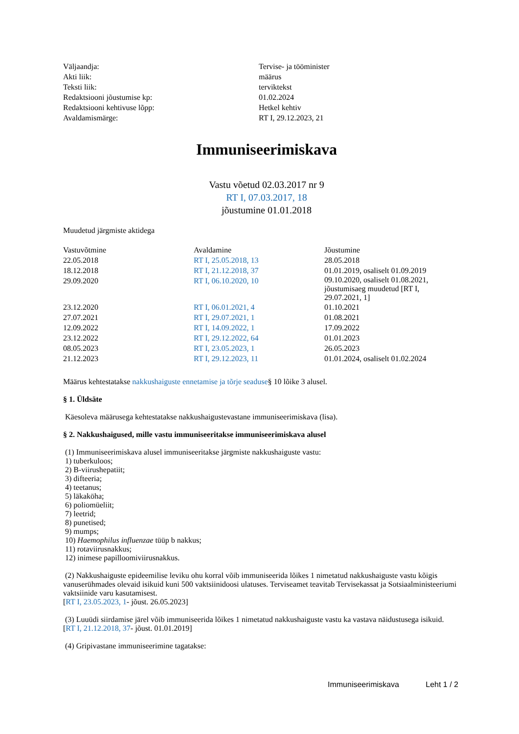| Väljaandja: | Tervise- ja tööminister |
| Akti liik: | määrus |
| Teksti liik: | terviktekst |
| Redaktsiooni jõustumise kp: | 01.02.2024 |
| Redaktsiooni kehtivuse lõpp: | Hetkel kehtiv |
| Avaldamismärge: | RT I, 29.12.2023, 21 |
Immuniseerimiskava
Vastu võetud 02.03.2017 nr 9
RT I, 07.03.2017, 18
jõustumine 01.01.2018
Muudetud järgmiste aktidega
| Vastuvõtmine | Avaldamine | Jõustumine |
| --- | --- | --- |
| 22.05.2018 | RT I, 25.05.2018, 13 | 28.05.2018 |
| 18.12.2018 | RT I, 21.12.2018, 37 | 01.01.2019, osaliselt 01.09.2019 |
| 29.09.2020 | RT I, 06.10.2020, 10 | 09.10.2020, osaliselt 01.08.2021, jõustumisaeg muudetud [RT I, 29.07.2021, 1] |
| 23.12.2020 | RT I, 06.01.2021, 4 | 01.10.2021 |
| 27.07.2021 | RT I, 29.07.2021, 1 | 01.08.2021 |
| 12.09.2022 | RT I, 14.09.2022, 1 | 17.09.2022 |
| 23.12.2022 | RT I, 29.12.2022, 64 | 01.01.2023 |
| 08.05.2023 | RT I, 23.05.2023, 1 | 26.05.2023 |
| 21.12.2023 | RT I, 29.12.2023, 11 | 01.01.2024, osaliselt 01.02.2024 |
Määrus kehtestatakse nakkushaiguste ennetamise ja tõrje seaduse§ 10 lõike 3 alusel.
§ 1. Üldsäte
Käesoleva määrusega kehtestatakse nakkushaigustevastane immuniseerimiskava (lisa).
§ 2. Nakkushaigused, mille vastu immuniseeritakse immuniseerimiskava alusel
(1) Immuniseerimiskava alusel immuniseeritakse järgmiste nakkushaiguste vastu:
1) tuberkuloos;
2) B-viirushepatiit;
3) difteeria;
4) teetanus;
5) läkaköha;
6) poliomüeliit;
7) leetrid;
8) punetised;
9) mumps;
10) Haemophilus influenzae tüüp b nakkus;
11) rotaviirusnakkus;
12) inimese papilloomiviirusnakkus.
(2) Nakkushaiguste epideemilise leviku ohu korral võib immuniseerida lõikes 1 nimetatud nakkushaiguste vastu kõigis vanuserühmades olevaid isikuid kuni 500 vaktsiinidoosi ulatuses. Terviseamet teavitab Tervisekassat ja Sotsiaalministeeriumi vaktsiinide varu kasutamisest.
[RT I, 23.05.2023, 1- jõust. 26.05.2023]
(3) Luuüdi siirdamise järel võib immuniseerida lõikes 1 nimetatud nakkushaiguste vastu ka vastava näidustusega isikuid.
[RT I, 21.12.2018, 37- jõust. 01.01.2019]
(4) Gripivastane immuniseerimine tagatakse:
Immuniseerimiskava Leht 1 / 2